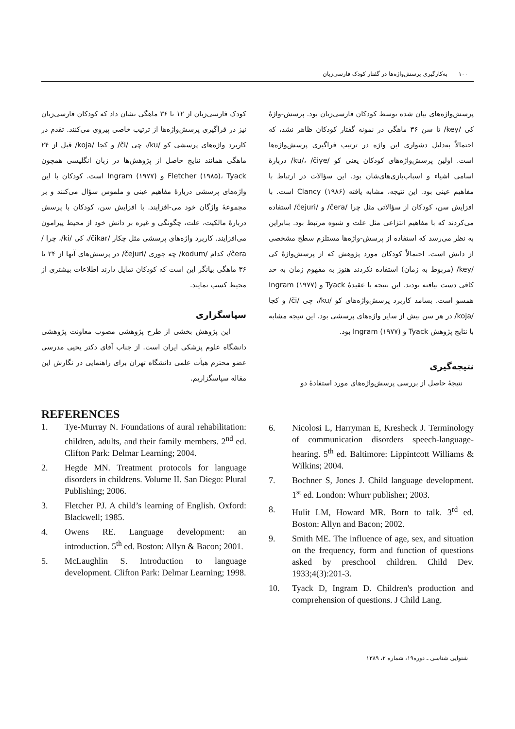۱۰۰ به‌کارگیری پرسش‌واژه‌ها در گفتار کودک فارسی‌زبان
پرسش‌واژه‌های بیان شده توسط کودکان فارسی‌زبان بود. پرسش-واژهٔ کی /key/ تا سن ۳۶ ماهگی در نمونه گفتار کودکان ظاهر نشد، که احتمالاً به‌دلیل دشواری این واژه در ترتیب فراگیری پرسش‌واژه‌ها است. اولین پرسش‌واژه‌های کودکان یعنی کو /ku/، /čiye/ دربارهٔ اسامی اشیاء و اسباب‌بازی‌های‌شان بود. این سؤالات در ارتباط با مفاهیم عینی بود. این نتیجه، مشابه یافته Clancy (۱۹۸۶) است. با افزایش سن، کودکان از سؤالاتی مثل چرا /čera/ و /čejuri/ استفاده می‌کردند که با مفاهیم انتزاعی مثل علت و شیوه مرتبط بود. بنابراین به نظر می‌رسد که استفاده از پرسش-واژه‌ها مستلزم سطح مشخصی از دانش است. احتمالاً کودکان مورد پژوهش که از پرسش‌واژهٔ کی /key/ (مربوط به زمان) استفاده نکردند هنوز به مفهوم زمان به حد کافی دست نیافته بودند. این نتیجه با عقیدهٔ Tyack و Ingram (۱۹۷۷) همسو است. بسامد کاربرد پرسش‌واژه‌های کو /ku/، چی /či/ و کجا /koja/ در هر سن بیش از سایر واژه‌های پرسشی بود. این نتیجه مشابه با نتایج پژوهش Tyack و Ingram (۱۹۷۷) بود.
نتیجه‌گیری
نتیجهٔ حاصل از بررسی پرسش‌واژه‌های مورد استفادهٔ دو
کودک فارسی‌زبان از ۱۲ تا ۳۶ ماهگی نشان داد که کودکان فارسی‌زبان نیز در فراگیری پرسش‌واژه‌ها از ترتیب خاصی پیروی می‌کنند. تقدم در کاربرد واژه‌های پرسشی کو /ku/، چی /či/ و کجا /koja/ قبل از ۲۴ ماهگی همانند نتایج حاصل از پژوهش‌ها در زبان انگلیسی همچون Fletcher (۱۹۸۵)، Tyack و Ingram (۱۹۷۷) است. کودکان با این واژه‌های پرسشی دربارهٔ مفاهیم عینی و ملموس سؤال می‌کنند و بر مجموعهٔ واژگان خود می-افزایند. با افزایش سن، کودکان با پرسش دربارهٔ مالکیت، علت، چگونگی و غیره بر دانش خود از محیط پیرامون می‌افزایند. کاربرد واژه‌های پرسشی مثل چکار /čikar/، کی /ki/، چرا /čera/، کدام /kodum/ چه جوری /čejuri/ در پرسش‌های آنها از ۲۴ تا ۳۶ ماهگی بیانگر این است که کودکان تمایل دارند اطلاعات بیشتری از محیط کسب نمایند.
سپاسگزاری
این پژوهش بخشی از طرح پژوهشی مصوب معاونت پژوهشی دانشگاه علوم پزشکی ایران است. از جناب آقای دکتر یحیی مدرسی عضو محترم هیأت علمی دانشگاه تهران برای راهنمایی در نگارش این مقاله سپاسگزاریم.
REFERENCES
1. Tye-Murray N. Foundations of aural rehabilitation: children, adults, and their family members. 2<sup>nd</sup> ed. Clifton Park: Delmar Learning; 2004.
2. Hegde MN. Treatment protocols for language disorders in childrens. Volume II. San Diego: Plural Publishing; 2006.
3. Fletcher PJ. A child’s learning of English. Oxford: Blackwell; 1985.
4. Owens RE. Language development: an introduction. 5<sup>th</sup> ed. Boston: Allyn & Bacon; 2001.
5. McLaughlin S. Introduction to language development. Clifton Park: Delmar Learning; 1998.
6. Nicolosi L, Harryman E, Kresheck J. Terminology of communication disorders speech-language-hearing. 5<sup>th</sup> ed. Baltimore: Lippintcott Williams & Wilkins; 2004.
7. Bochner S, Jones J. Child language development. 1<sup>st</sup> ed. London: Whurr publisher; 2003.
8. Hulit LM, Howard MR. Born to talk. 3<sup>rd</sup> ed. Boston: Allyn and Bacon; 2002.
9. Smith ME. The influence of age, sex, and situation on the frequency, form and function of questions asked by preschool children. Child Dev. 1933;4(3):201-3.
10. Tyack D, Ingram D. Children's production and comprehension of questions. J Child Lang.
شنوایی شناسی ـ دوره۱۹، شماره ۲، ۱۳۸۹